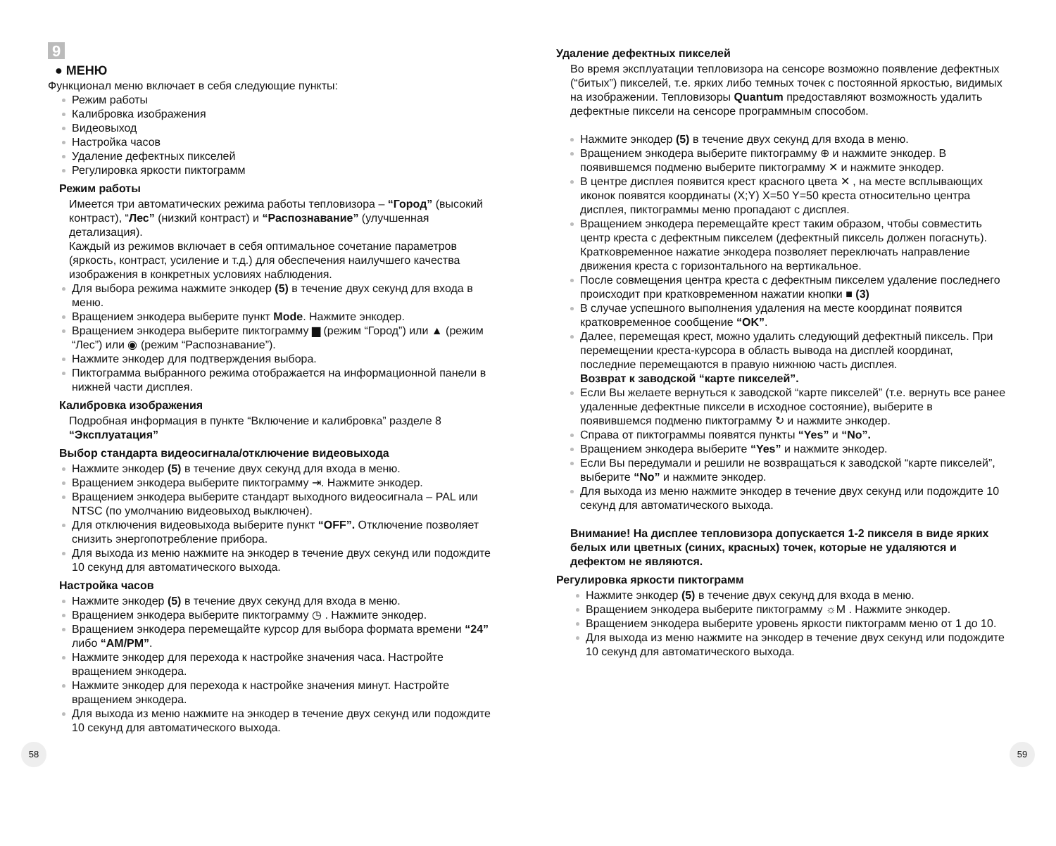9
● МЕНЮ
Функционал меню включает в себя следующие пункты:
Режим работы
Калибровка изображения
Видеовыход
Настройка часов
Удаление дефектных пикселей
Регулировка яркости пиктограмм
Режим работы
Имеется три автоматических режима работы тепловизора – “Город” (высокий контраст), “Лес” (низкий контраст) и “Распознавание” (улучшенная детализация).
Каждый из режимов включает в себя оптимальное сочетание параметров (яркость, контраст, усиление и т.д.) для обеспечения наилучшего качества изображения в конкретных условиях наблюдения.
Для выбора режима нажмите энкодер (5) в течение двух секунд для входа в меню.
Вращением энкодера выберите пункт Mode. Нажмите энкодер.
Вращением энкодера выберите пиктограмму ▆ (режим “Город”) или ▲ (режим “Лес”) или ◉ (режим “Распознавание”).
Нажмите энкодер для подтверждения выбора.
Пиктограмма выбранного режима отображается на информационной панели в нижней части дисплея.
Калибровка изображения
Подробная информация в пункте “Включение и калибровка” разделе 8 “Эксплуатация”
Выбор стандарта видеосигнала/отключение видеовыхода
Нажмите энкодер (5) в течение двух секунд для входа в меню.
Вращением энкодера выберите пиктограмму ⇥. Нажмите энкодер.
Вращением энкодера выберите стандарт выходного видеосигнала – PAL или NTSC (по умолчанию видеовыход выключен).
Для отключения видеовыхода выберите пункт “OFF”. Отключение позволяет снизить энергопотребление прибора.
Для выхода из меню нажмите на энкодер в течение двух секунд или подождите 10 секунд для автоматического выхода.
Настройка часов
Нажмите энкодер (5) в течение двух секунд для входа в меню.
Вращением энкодера выберите пиктограмму ◷ . Нажмите энкодер.
Вращением энкодера перемещайте курсор для выбора формата времени “24” либо “AM/PM”.
Нажмите энкодер для перехода к настройке значения часа. Настройте вращением энкодера.
Нажмите энкодер для перехода к настройке значения минут. Настройте вращением энкодера.
Для выхода из меню нажмите на энкодер в течение двух секунд или подождите 10 секунд для автоматического выхода.
Удаление дефектных пикселей
Во время эксплуатации тепловизора на сенсоре возможно появление дефектных (“битых”) пикселей, т.е. ярких либо темных точек с постоянной яркостью, видимых на изображении. Тепловизоры Quantum предоставляют возможность удалить дефектные пиксели на сенсоре программным способом.
Нажмите энкодер (5) в течение двух секунд для входа в меню.
Вращением энкодера выберите пиктограмму ⊕ и нажмите энкодер. В появившемся подменю выберите пиктограмму ✕ и нажмите энкодер.
В центре дисплея появится крест красного цвета ✕ , на месте всплывающих иконок появятся координаты (X;Y) X=50 Y=50 креста относительно центра дисплея, пиктограммы меню пропадают с дисплея.
Вращением энкодера перемещайте крест таким образом, чтобы совместить центр креста с дефектным пикселем (дефектный пиксель должен погаснуть). Кратковременное нажатие энкодера позволяет переключать направление движения креста с горизонтального на вертикальное.
После совмещения центра креста с дефектным пикселем удаление последнего происходит при кратковременном нажатии кнопки ■ (3)
В случае успешного выполнения удаления на месте координат появится кратковременное сообщение “OK”.
Далее, перемещая крест, можно удалить следующий дефектный пиксель. При перемещении креста-курсора в область вывода на дисплей координат, последние перемещаются в правую нижнюю часть дисплея.
Возврат к заводской “карте пикселей”.
Если Вы желаете вернуться к заводской “карте пикселей” (т.е. вернуть все ранее удаленные дефектные пиксели в исходное состояние), выберите в появившемся подменю пиктограмму ↻ и нажмите энкодер.
Справа от пиктограммы появятся пункты “Yes” и “No”.
Вращением энкодера выберите “Yes” и нажмите энкодер.
Если Вы передумали и решили не возвращаться к заводской “карте пикселей”, выберите “No” и нажмите энкодер.
Для выхода из меню нажмите энкодер в течение двух секунд или подождите 10 секунд для автоматического выхода.
Внимание! На дисплее тепловизора допускается 1-2 пикселя в виде ярких белых или цветных (синих, красных) точек, которые не удаляются и дефектом не являются.
Регулировка яркости пиктограмм
Нажмите энкодер (5) в течение двух секунд для входа в меню.
Вращением энкодера выберите пиктограмму ☼M . Нажмите энкодер.
Вращением энкодера выберите уровень яркости пиктограмм меню от 1 до 10.
Для выхода из меню нажмите на энкодер в течение двух секунд или подождите 10 секунд для автоматического выхода.
58 59